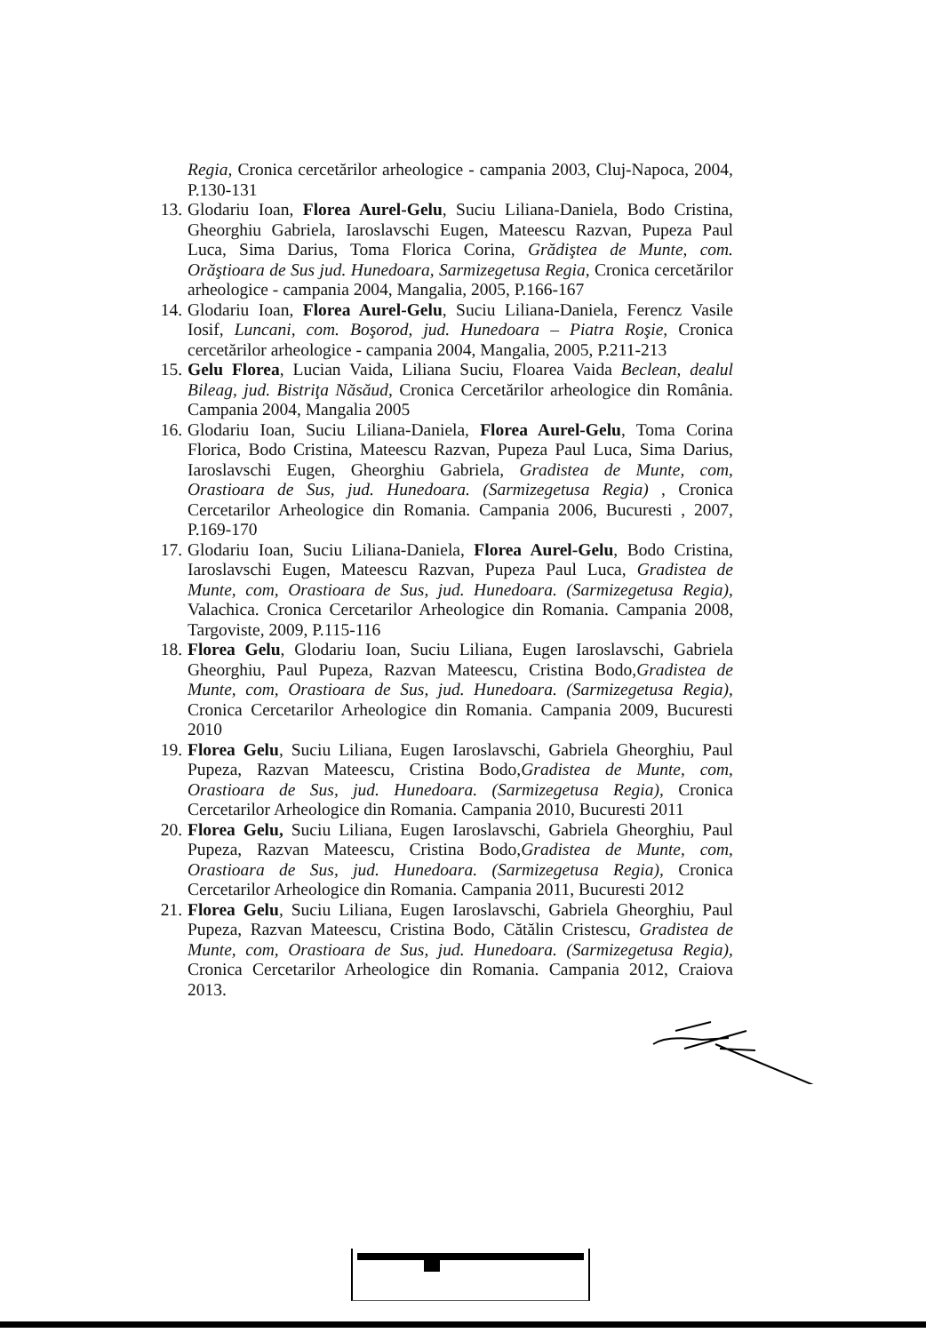Regia, Cronica cercetărilor arheologice - campania 2003, Cluj-Napoca, 2004, P.130-131
13. Glodariu Ioan, Florea Aurel-Gelu, Suciu Liliana-Daniela, Bodo Cristina, Gheorghiu Gabriela, Iaroslavschi Eugen, Mateescu Razvan, Pupeza Paul Luca, Sima Darius, Toma Florica Corina, Grădiştea de Munte, com. Orăştioara de Sus jud. Hunedoara, Sarmizegetusa Regia, Cronica cercetărilor arheologice - campania 2004, Mangalia, 2005, P.166-167
14. Glodariu Ioan, Florea Aurel-Gelu, Suciu Liliana-Daniela, Ferencz Vasile Iosif, Luncani, com. Boşorod, jud. Hunedoara – Piatra Roşie, Cronica cercetărilor arheologice - campania 2004, Mangalia, 2005, P.211-213
15. Gelu Florea, Lucian Vaida, Liliana Suciu, Floarea Vaida Beclean, dealul Bileag, jud. Bistriţa Năsăud, Cronica Cercetărilor arheologice din România. Campania 2004, Mangalia 2005
16. Glodariu Ioan, Suciu Liliana-Daniela, Florea Aurel-Gelu, Toma Corina Florica, Bodo Cristina, Mateescu Razvan, Pupeza Paul Luca, Sima Darius, Iaroslavschi Eugen, Gheorghiu Gabriela, Gradistea de Munte, com, Orastioara de Sus, jud. Hunedoara. (Sarmizegetusa Regia) , Cronica Cercetarilor Arheologice din Romania. Campania 2006, Bucuresti , 2007, P.169-170
17. Glodariu Ioan, Suciu Liliana-Daniela, Florea Aurel-Gelu, Bodo Cristina, Iaroslavschi Eugen, Mateescu Razvan, Pupeza Paul Luca, Gradistea de Munte, com, Orastioara de Sus, jud. Hunedoara. (Sarmizegetusa Regia), Valachica. Cronica Cercetarilor Arheologice din Romania. Campania 2008, Targoviste, 2009, P.115-116
18. Florea Gelu, Glodariu Ioan, Suciu Liliana, Eugen Iaroslavschi, Gabriela Gheorghiu, Paul Pupeza, Razvan Mateescu, Cristina Bodo,Gradistea de Munte, com, Orastioara de Sus, jud. Hunedoara. (Sarmizegetusa Regia), Cronica Cercetarilor Arheologice din Romania. Campania 2009, Bucuresti 2010
19. Florea Gelu, Suciu Liliana, Eugen Iaroslavschi, Gabriela Gheorghiu, Paul Pupeza, Razvan Mateescu, Cristina Bodo,Gradistea de Munte, com, Orastioara de Sus, jud. Hunedoara. (Sarmizegetusa Regia), Cronica Cercetarilor Arheologice din Romania. Campania 2010, Bucuresti 2011
20. Florea Gelu, Suciu Liliana, Eugen Iaroslavschi, Gabriela Gheorghiu, Paul Pupeza, Razvan Mateescu, Cristina Bodo,Gradistea de Munte, com, Orastioara de Sus, jud. Hunedoara. (Sarmizegetusa Regia), Cronica Cercetarilor Arheologice din Romania. Campania 2011, Bucuresti 2012
21. Florea Gelu, Suciu Liliana, Eugen Iaroslavschi, Gabriela Gheorghiu, Paul Pupeza, Razvan Mateescu, Cristina Bodo, Cătălin Cristescu, Gradistea de Munte, com, Orastioara de Sus, jud. Hunedoara. (Sarmizegetusa Regia), Cronica Cercetarilor Arheologice din Romania. Campania 2012, Craiova 2013.